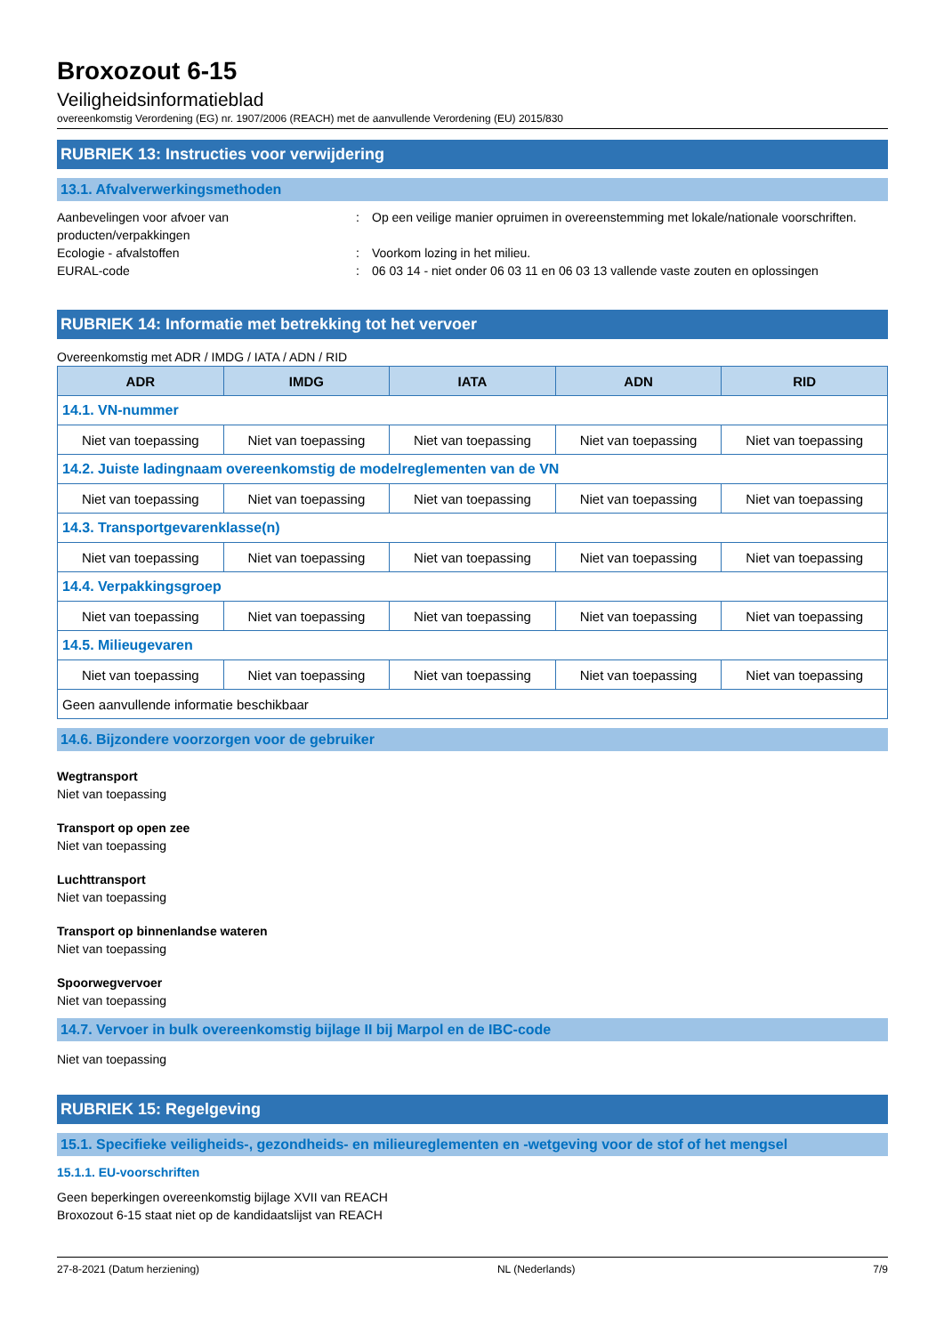Broxozout 6-15
Veiligheidsinformatieblad
overeenkomstig Verordening (EG) nr. 1907/2006 (REACH) met de aanvullende Verordening (EU) 2015/830
RUBRIEK 13: Instructies voor verwijdering
13.1. Afvalverwerkingsmethoden
Aanbevelingen voor afvoer van producten/verpakkingen
: Op een veilige manier opruimen in overeenstemming met lokale/nationale voorschriften.
Ecologie - afvalstoffen : Voorkom lozing in het milieu.
EURAL-code : 06 03 14 - niet onder 06 03 11 en 06 03 13 vallende vaste zouten en oplossingen
RUBRIEK 14: Informatie met betrekking tot het vervoer
Overeenkomstig met ADR / IMDG / IATA / ADN / RID
| ADR | IMDG | IATA | ADN | RID |
| --- | --- | --- | --- | --- |
| 14.1. VN-nummer | | | | |
| Niet van toepassing | Niet van toepassing | Niet van toepassing | Niet van toepassing | Niet van toepassing |
| 14.2. Juiste ladingnaam overeenkomstig de modelreglementen van de VN | | | | |
| Niet van toepassing | Niet van toepassing | Niet van toepassing | Niet van toepassing | Niet van toepassing |
| 14.3. Transportgevarenklasse(n) | | | | |
| Niet van toepassing | Niet van toepassing | Niet van toepassing | Niet van toepassing | Niet van toepassing |
| 14.4. Verpakkingsgroep | | | | |
| Niet van toepassing | Niet van toepassing | Niet van toepassing | Niet van toepassing | Niet van toepassing |
| 14.5. Milieugevaren | | | | |
| Niet van toepassing | Niet van toepassing | Niet van toepassing | Niet van toepassing | Niet van toepassing |
| Geen aanvullende informatie beschikbaar | | | | |
14.6. Bijzondere voorzorgen voor de gebruiker
Wegtransport
Niet van toepassing
Transport op open zee
Niet van toepassing
Luchttransport
Niet van toepassing
Transport op binnenlandse wateren
Niet van toepassing
Spoorwegvervoer
Niet van toepassing
14.7. Vervoer in bulk overeenkomstig bijlage II bij Marpol en de IBC-code
Niet van toepassing
RUBRIEK 15: Regelgeving
15.1. Specifieke veiligheids-, gezondheids- en milieureglementen en -wetgeving voor de stof of het mengsel
15.1.1. EU-voorschriften
Geen beperkingen overeenkomstig bijlage XVII van REACH
Broxozout 6-15 staat niet op de kandidaatslijst van REACH
27-8-2021 (Datum herziening) NL (Nederlands) 7/9